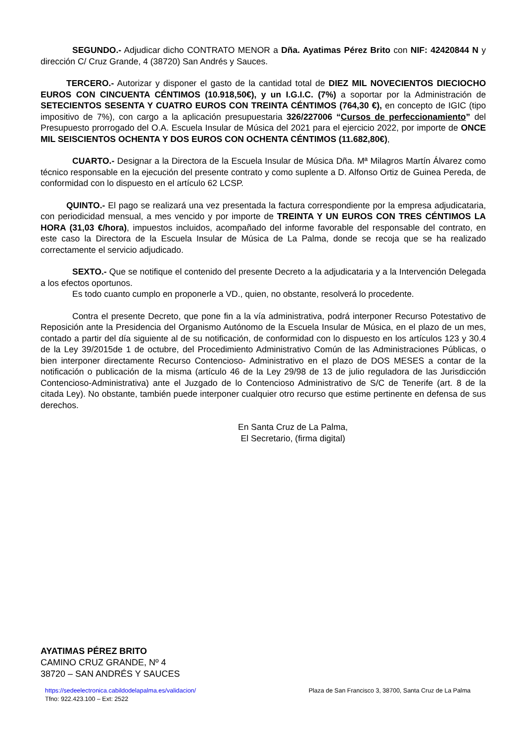SEGUNDO.- Adjudicar dicho CONTRATO MENOR a Dña. Ayatimas Pérez Brito con NIF: 42420844 N y dirección C/ Cruz Grande, 4 (38720) San Andrés y Sauces.
TERCERO.- Autorizar y disponer el gasto de la cantidad total de DIEZ MIL NOVECIENTOS DIECIOCHO EUROS CON CINCUENTA CÉNTIMOS (10.918,50€), y un I.G.I.C. (7%) a soportar por la Administración de SETECIENTOS SESENTA Y CUATRO EUROS CON TREINTA CÉNTIMOS (764,30 €), en concepto de IGIC (tipo impositivo de 7%), con cargo a la aplicación presupuestaria 326/227006 “Cursos de perfeccionamiento” del Presupuesto prorrogado del O.A. Escuela Insular de Música del 2021 para el ejercicio 2022, por importe de ONCE MIL SEISCIENTOS OCHENTA Y DOS EUROS CON OCHENTA CÉNTIMOS (11.682,80€),
CUARTO.- Designar a la Directora de la Escuela Insular de Música Dña. Mª Milagros Martín Álvarez como técnico responsable en la ejecución del presente contrato y como suplente a D. Alfonso Ortiz de Guinea Pereda, de conformidad con lo dispuesto en el artículo 62 LCSP.
QUINTO.- El pago se realizará una vez presentada la factura correspondiente por la empresa adjudicataria, con periodicidad mensual, a mes vencido y por importe de TREINTA Y UN EUROS CON TRES CÉNTIMOS LA HORA (31,03 €/hora), impuestos incluidos, acompañado del informe favorable del responsable del contrato, en este caso la Directora de la Escuela Insular de Música de La Palma, donde se recoja que se ha realizado correctamente el servicio adjudicado.
SEXTO.- Que se notifique el contenido del presente Decreto a la adjudicataria y a la Intervención Delegada a los efectos oportunos.
Es todo cuanto cumplo en proponerle a VD., quien, no obstante, resolverá lo procedente.
Contra el presente Decreto, que pone fin a la vía administrativa, podrá interponer Recurso Potestativo de Reposición ante la Presidencia del Organismo Autónomo de la Escuela Insular de Música, en el plazo de un mes, contado a partir del día siguiente al de su notificación, de conformidad con lo dispuesto en los artículos 123 y 30.4 de la Ley 39/2015de 1 de octubre, del Procedimiento Administrativo Común de las Administraciones Públicas, o bien interponer directamente Recurso Contencioso- Administrativo en el plazo de DOS MESES a contar de la notificación o publicación de la misma (artículo 46 de la Ley 29/98 de 13 de julio reguladora de las Jurisdicción Contencioso-Administrativa) ante el Juzgado de lo Contencioso Administrativo de S/C de Tenerife (art. 8 de la citada Ley). No obstante, también puede interponer cualquier otro recurso que estime pertinente en defensa de sus derechos.
En Santa Cruz de La Palma,
El Secretario, (firma digital)
AYATIMAS PÉREZ BRITO
CAMINO CRUZ GRANDE, Nº 4
38720 – SAN ANDRÉS Y SAUCES
https://sedeelectronica.cabildodelapalma.es/validacion/
Tfno: 922.423.100 – Ext: 2522
Plaza de San Francisco 3, 38700, Santa Cruz de La Palma